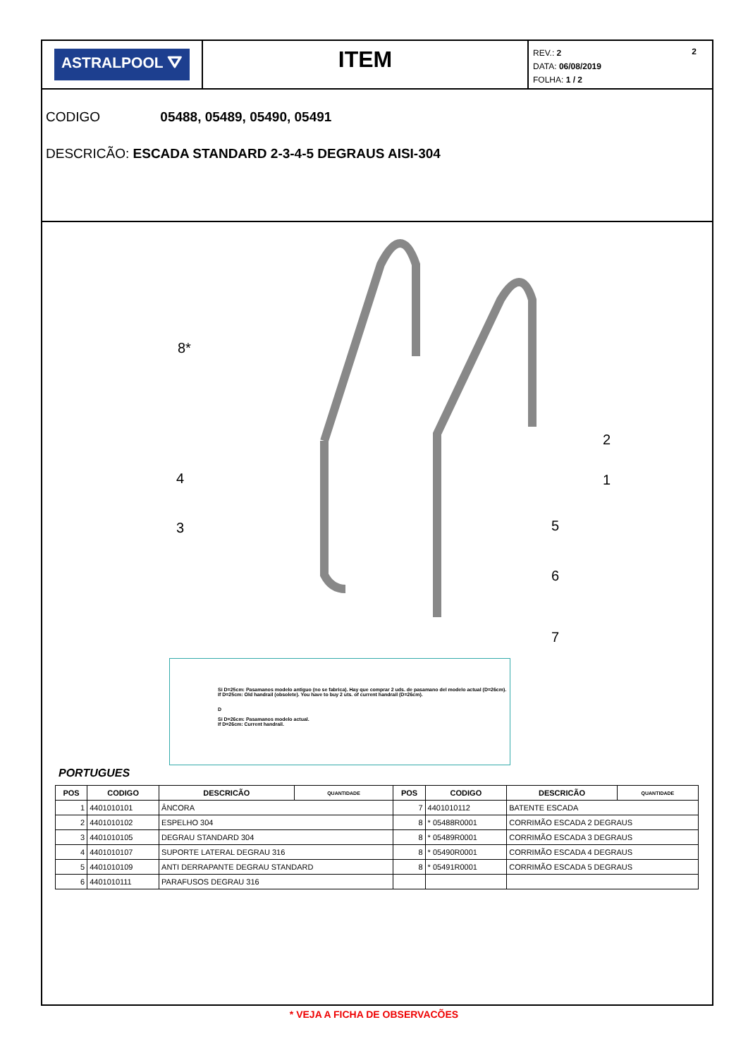ASTRALPOOL ⛛
ITEM
REV.: 2 2
DATA: 06/08/2019
FOLHA: 1 / 2
CODIGO 05488, 05489, 05490, 05491
DESCRICÃO: ESCADA STANDARD 2-3-4-5 DEGRAUS AISI-304
8*
2
1
4
3
5
6
7
Si D=25cm: Pasamanos modelo antiguo (no se fabrica). Hay que comprar 2 uds. de pasamano del modelo actual (D=26cm).
If D=25cm: Old handrail (obsolete). You have to buy 2 uts. of current handrail (D=26cm).
D
Si D=26cm: Pasamanos modelo actual.
If D=26cm: Current handrail.
PORTUGUES
| POS | CODIGO | DESCRICÃO | QUANTIDADE | POS | CODIGO | DESCRICÃO | QUANTIDADE |
| --- | --- | --- | --- | --- | --- | --- | --- |
| 1 | 4401010101 | ÂNCORA | | 7 | 4401010112 | BATENTE ESCADA | |
| 2 | 4401010102 | ESPELHO 304 | | 8 | * 05488R0001 | CORRIMÃO ESCADA 2 DEGRAUS | |
| 3 | 4401010105 | DEGRAU STANDARD 304 | | 8 | * 05489R0001 | CORRIMÃO ESCADA 3 DEGRAUS | |
| 4 | 4401010107 | SUPORTE LATERAL DEGRAU 316 | | 8 | * 05490R0001 | CORRIMÃO ESCADA 4 DEGRAUS | |
| 5 | 4401010109 | ANTI DERRAPANTE DEGRAU STANDARD | | 8 | * 05491R0001 | CORRIMÃO ESCADA 5 DEGRAUS | |
| 6 | 4401010111 | PARAFUSOS DEGRAU 316 | | | | | |
* VEJA A FICHA DE OBSERVACÕES